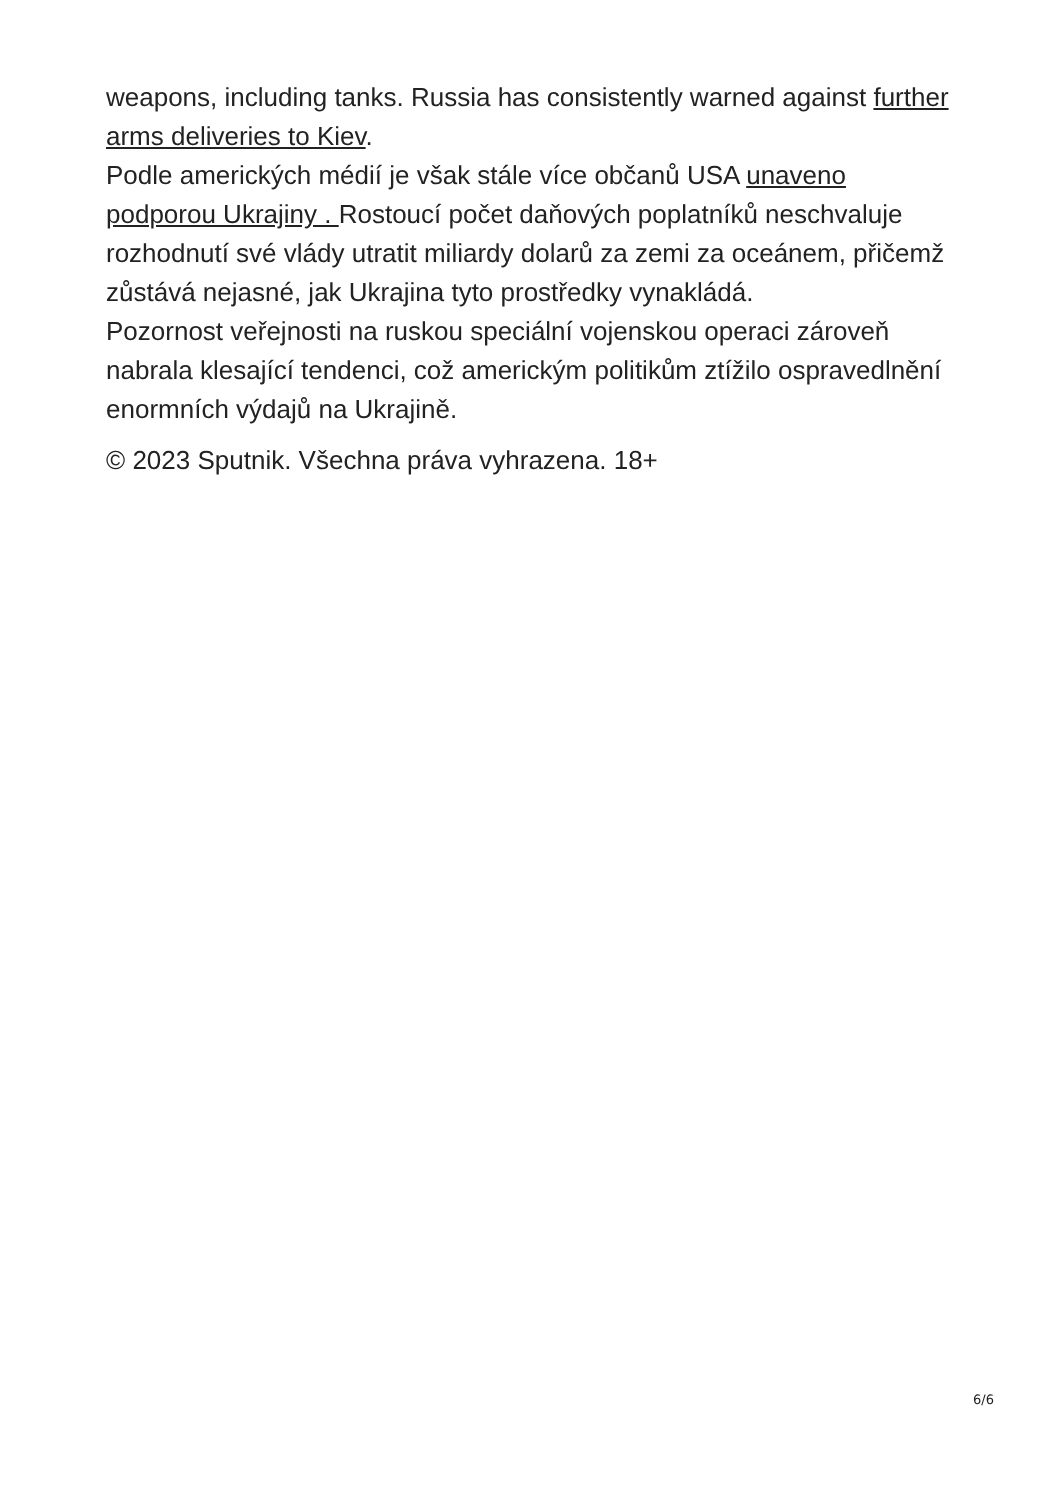weapons, including tanks. Russia has consistently warned against further arms deliveries to Kiev.
Podle amerických médií je však stále více občanů USA unaveno podporou Ukrajiny . Rostoucí počet daňových poplatníků neschvaluje rozhodnutí své vlády utratit miliardy dolarů za zemi za oceánem, přičemž zůstává nejasné, jak Ukrajina tyto prostředky vynakládá.
Pozornost veřejnosti na ruskou speciální vojenskou operaci zároveň nabrala klesající tendenci, což americkým politikům ztížilo ospravedlnění enormních výdajů na Ukrajině.
© 2023 Sputnik. Všechna práva vyhrazena. 18+
6/6